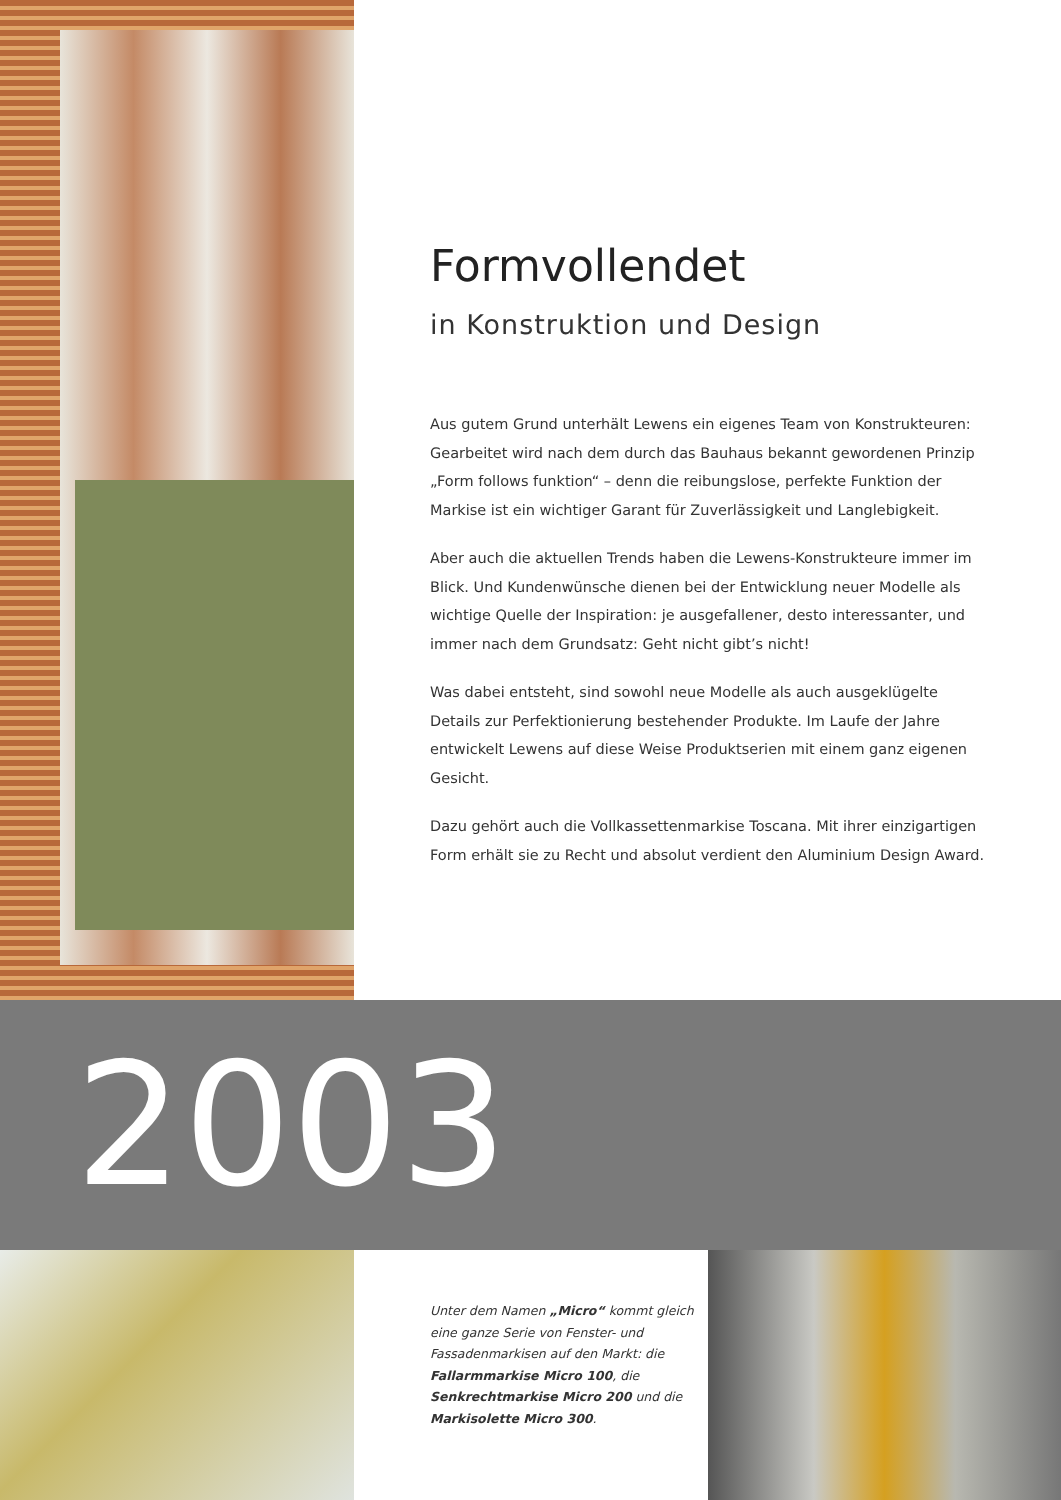Formvollendet
in Konstruktion und Design
Aus gutem Grund unterhält Lewens ein eigenes Team von Konstrukteuren: Gearbeitet wird nach dem durch das Bauhaus bekannt gewordenen Prinzip „Form follows funktion“ – denn die reibungslose, perfekte Funktion der Markise ist ein wichtiger Garant für Zuverlässigkeit und Langlebigkeit.
Aber auch die aktuellen Trends haben die Lewens-Konstrukteure immer im Blick. Und Kundenwünsche dienen bei der Entwicklung neuer Modelle als wichtige Quelle der Inspiration: je ausgefallener, desto interessanter, und immer nach dem Grundsatz: Geht nicht gibt’s nicht!
Was dabei entsteht, sind sowohl neue Modelle als auch ausgeklügelte Details zur Perfektionierung bestehender Produkte. Im Laufe der Jahre entwickelt Lewens auf diese Weise Produktserien mit einem ganz eigenen Gesicht.
Dazu gehört auch die Vollkassettenmarkise Toscana. Mit ihrer einzigartigen Form erhält sie zu Recht und absolut verdient den Aluminium Design Award.
2003
Unter dem Namen „Micro“ kommt gleich eine ganze Serie von Fenster- und Fassadenmarkisen auf den Markt: die Fallarmmarkise Micro 100, die Senkrechtmarkise Micro 200 und die Markisolette Micro 300.